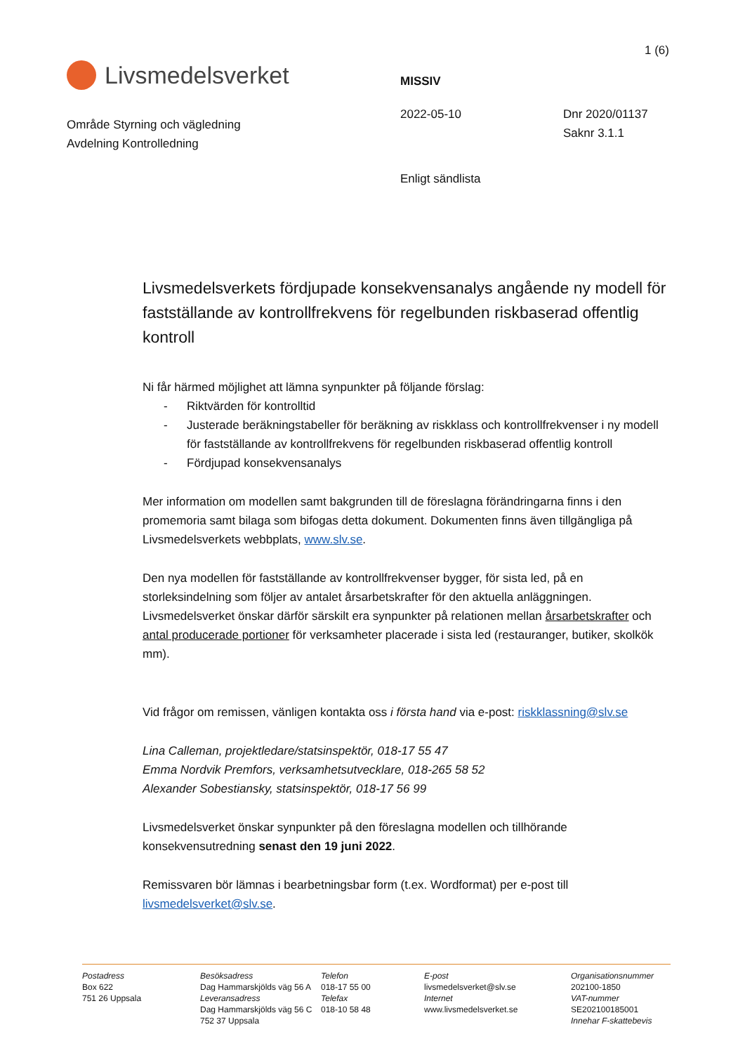1 (6)
Livsmedelsverket
Område Styrning och vägledning
Avdelning Kontrolledning
MISSIV
2022-05-10
Enligt sändlista
Dnr 2020/01137
Saknr 3.1.1
Livsmedelsverkets fördjupade konsekvensanalys angående ny modell för fastställande av kontrollfrekvens för regelbunden riskbaserad offentlig kontroll
Ni får härmed möjlighet att lämna synpunkter på följande förslag:
- Riktvärden för kontrolltid
- Justerade beräkningstabeller för beräkning av riskklass och kontrollfrekvenser i ny modell för fastställande av kontrollfrekvens för regelbunden riskbaserad offentlig kontroll
- Fördjupad konsekvensanalys
Mer information om modellen samt bakgrunden till de föreslagna förändringarna finns i den promemoria samt bilaga som bifogas detta dokument. Dokumenten finns även tillgängliga på Livsmedelsverkets webbplats, www.slv.se.
Den nya modellen för fastställande av kontrollfrekvenser bygger, för sista led, på en storleksindelning som följer av antalet årsarbetskrafter för den aktuella anläggningen. Livsmedelsverket önskar därför särskilt era synpunkter på relationen mellan årsarbetskrafter och antal producerade portioner för verksamheter placerade i sista led (restauranger, butiker, skolkök mm).
Vid frågor om remissen, vänligen kontakta oss i första hand via e-post: riskklassning@slv.se
Lina Calleman, projektledare/statsinspektör, 018-17 55 47
Emma Nordvik Premfors, verksamhetsutvecklare, 018-265 58 52
Alexander Sobestiansky, statsinspektör, 018-17 56 99
Livsmedelsverket önskar synpunkter på den föreslagna modellen och tillhörande konsekvensutredning senast den 19 juni 2022.
Remissvaren bör lämnas i bearbetningsbar form (t.ex. Wordformat) per e-post till livsmedelsverket@slv.se.
Postadress
Box 622
751 26 Uppsala
Besöksadress
Dag Hammarskjölds väg 56 A
Leveransadress
Dag Hammarskjölds väg 56 C
752 37 Uppsala
Telefon
018-17 55 00
Telefax
018-10 58 48
E-post
livsmedelsverket@slv.se
Internet
www.livsmedelsverket.se
Organisationsnummer
202100-1850
VAT-nummer
SE202100185001
Innehar F-skattebevis